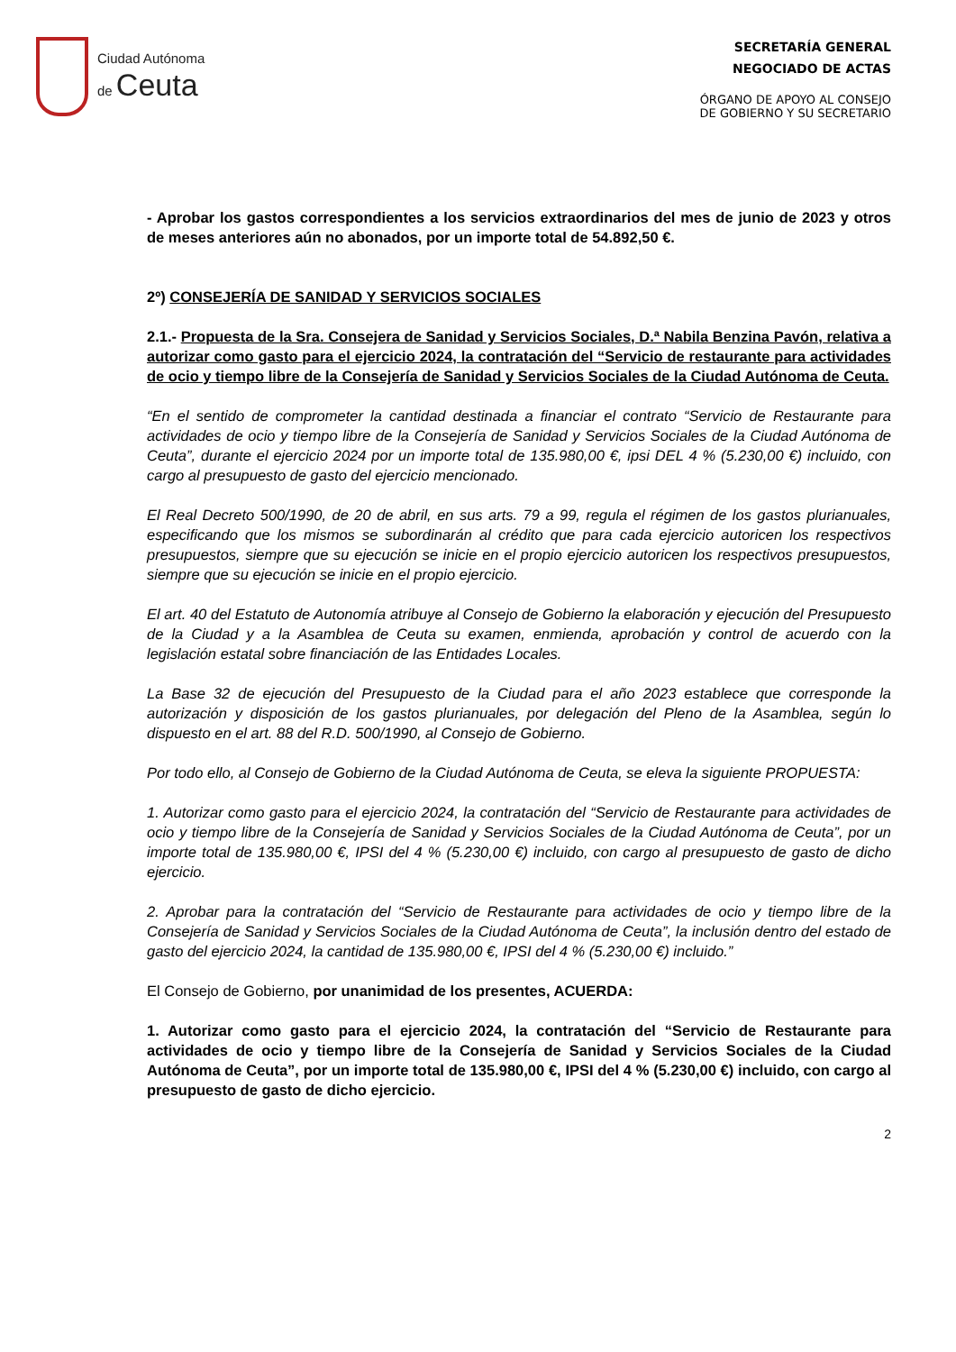Ciudad Autónoma
de Ceuta
SECRETARÍA GENERAL
NEGOCIADO DE ACTAS
ÓRGANO DE APOYO AL CONSEJO
DE GOBIERNO Y SU SECRETARIO
- Aprobar los gastos correspondientes a los servicios extraordinarios del mes de junio de 2023 y otros de meses anteriores aún no abonados, por un importe total de 54.892,50 €.
2º) CONSEJERÍA DE SANIDAD Y SERVICIOS SOCIALES
2.1.- Propuesta de la Sra. Consejera de Sanidad y Servicios Sociales, D.ª Nabila Benzina Pavón, relativa a autorizar como gasto para el ejercicio 2024, la contratación del “Servicio de restaurante para actividades de ocio y tiempo libre de la Consejería de Sanidad y Servicios Sociales de la Ciudad Autónoma de Ceuta.
“En el sentido de comprometer la cantidad destinada a financiar el contrato “Servicio de Restaurante para actividades de ocio y tiempo libre de la Consejería de Sanidad y Servicios Sociales de la Ciudad Autónoma de Ceuta”, durante el ejercicio 2024 por un importe total de 135.980,00 €, ipsi DEL 4 % (5.230,00 €) incluido, con cargo al presupuesto de gasto del ejercicio mencionado.
El Real Decreto 500/1990, de 20 de abril, en sus arts. 79 a 99, regula el régimen de los gastos plurianuales, especificando que los mismos se subordinarán al crédito que para cada ejercicio autoricen los respectivos presupuestos, siempre que su ejecución se inicie en el propio ejercicio autoricen los respectivos presupuestos, siempre que su ejecución se inicie en el propio ejercicio.
El art. 40 del Estatuto de Autonomía atribuye al Consejo de Gobierno la elaboración y ejecución del Presupuesto de la Ciudad y a la Asamblea de Ceuta su examen, enmienda, aprobación y control de acuerdo con la legislación estatal sobre financiación de las Entidades Locales.
La Base 32 de ejecución del Presupuesto de la Ciudad para el año 2023 establece que corresponde la autorización y disposición de los gastos plurianuales, por delegación del Pleno de la Asamblea, según lo dispuesto en el art. 88 del R.D. 500/1990, al Consejo de Gobierno.
Por todo ello, al Consejo de Gobierno de la Ciudad Autónoma de Ceuta, se eleva la siguiente PROPUESTA:
1. Autorizar como gasto para el ejercicio 2024, la contratación del “Servicio de Restaurante para actividades de ocio y tiempo libre de la Consejería de Sanidad y Servicios Sociales de la Ciudad Autónoma de Ceuta”, por un importe total de 135.980,00 €, IPSI del 4 % (5.230,00 €) incluido, con cargo al presupuesto de gasto de dicho ejercicio.
2. Aprobar para la contratación del “Servicio de Restaurante para actividades de ocio y tiempo libre de la Consejería de Sanidad y Servicios Sociales de la Ciudad Autónoma de Ceuta”, la inclusión dentro del estado de gasto del ejercicio 2024, la cantidad de 135.980,00 €, IPSI del 4 % (5.230,00 €) incluido.”
El Consejo de Gobierno, por unanimidad de los presentes, ACUERDA:
1. Autorizar como gasto para el ejercicio 2024, la contratación del “Servicio de Restaurante para actividades de ocio y tiempo libre de la Consejería de Sanidad y Servicios Sociales de la Ciudad Autónoma de Ceuta”, por un importe total de 135.980,00 €, IPSI del 4 % (5.230,00 €) incluido, con cargo al presupuesto de gasto de dicho ejercicio.
2